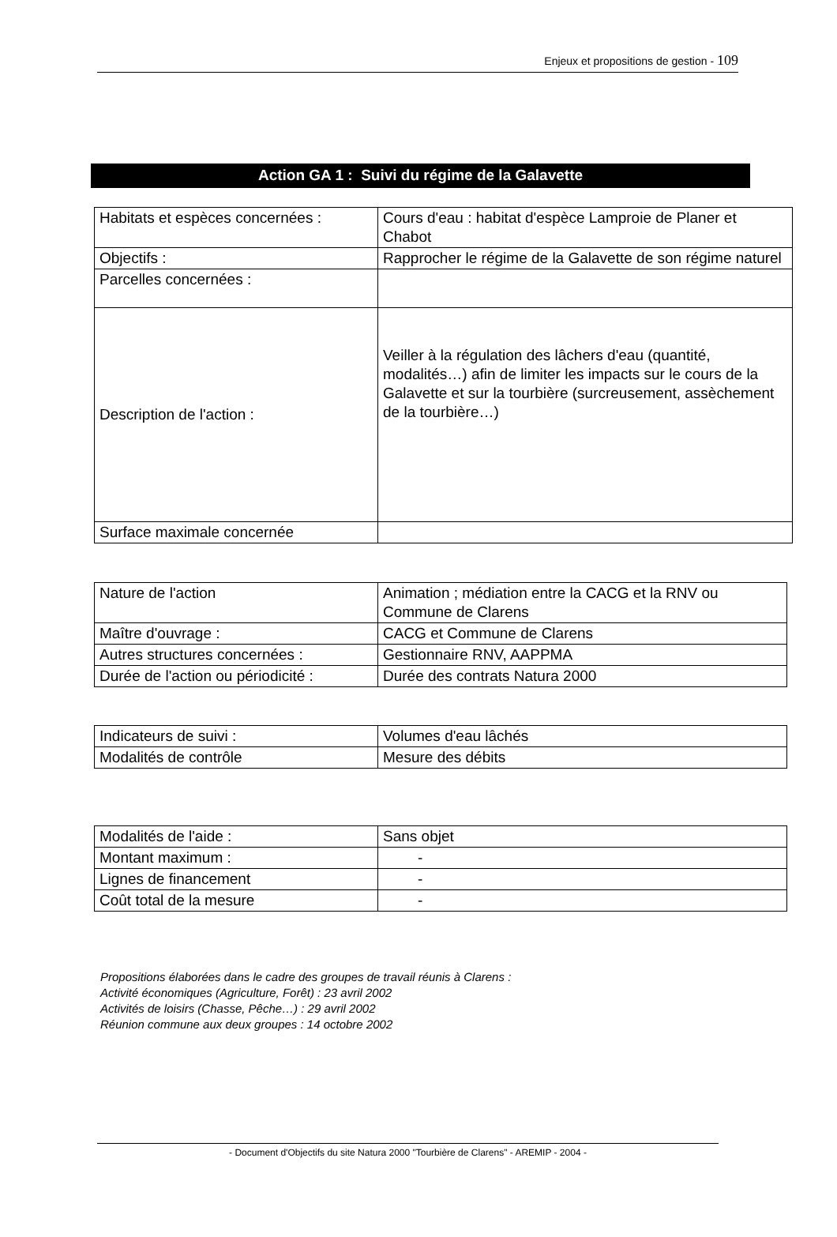Enjeux et propositions de gestion - 109
Action GA 1 : Suivi du régime de la Galavette
| Habitats et espèces concernées : | Cours d'eau : habitat d'espèce Lamproie de Planer et Chabot |
| Objectifs : | Rapprocher le régime de la Galavette de son régime naturel |
| Parcelles concernées : | |
| Description de l'action : | Veiller à la régulation des lâchers d'eau (quantité, modalités…) afin de limiter les impacts sur le cours de la Galavette et sur la tourbière (surcreusement, assèchement de la tourbière…) |
| Surface maximale concernée | |
| Nature de l'action | Animation ; médiation entre la CACG et la RNV ou Commune de Clarens |
| Maître d'ouvrage : | CACG et Commune de Clarens |
| Autres structures concernées : | Gestionnaire RNV, AAPPMA |
| Durée de l'action ou périodicité : | Durée des contrats Natura 2000 |
| Indicateurs de suivi : | Volumes d'eau lâchés |
| Modalités de contrôle | Mesure des débits |
| Modalités de l'aide : | Sans objet |
| Montant maximum : | - |
| Lignes de financement | - |
| Coût total de la mesure | - |
Propositions élaborées dans le cadre des groupes de travail réunis à Clarens :
Activité économiques (Agriculture, Forêt) : 23 avril 2002
Activités de loisirs (Chasse, Pêche…) : 29 avril 2002
Réunion commune aux deux groupes : 14 octobre 2002
- Document d'Objectifs du site Natura 2000 "Tourbière de Clarens" - AREMIP - 2004 -